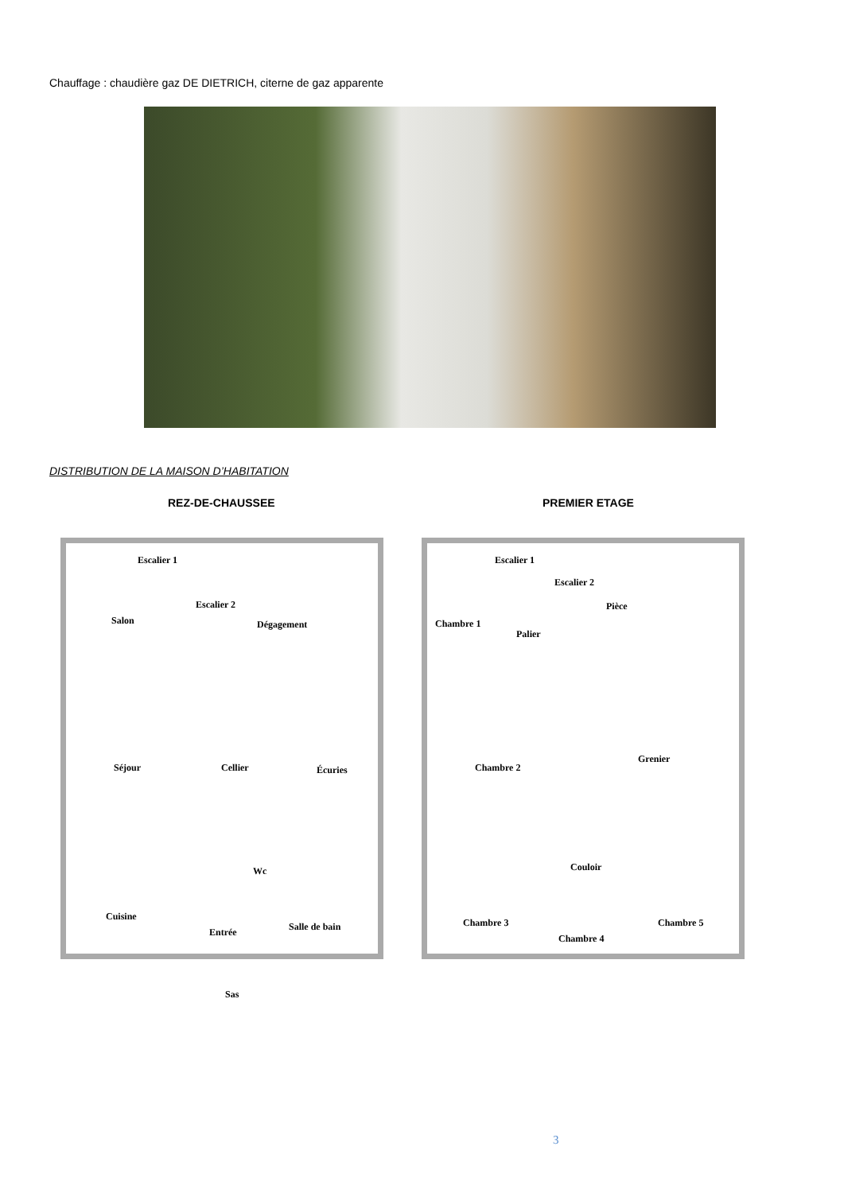Chauffage : chaudière gaz DE DIETRICH, citerne de gaz apparente
DISTRIBUTION DE LA MAISON D’HABITATION
REZ-DE-CHAUSSEE PREMIER ETAGE
Escalier 1
Escalier 2
Salon Dégagement
Séjour Cellier Écuries
Wc
Cuisine
Entrée Salle de bain
Sas
Escalier 1
Escalier 2
Pièce
Chambre 1
Palier
Grenier
Chambre 2
Couloir
Chambre 3 Chambre 5
Chambre 4
3